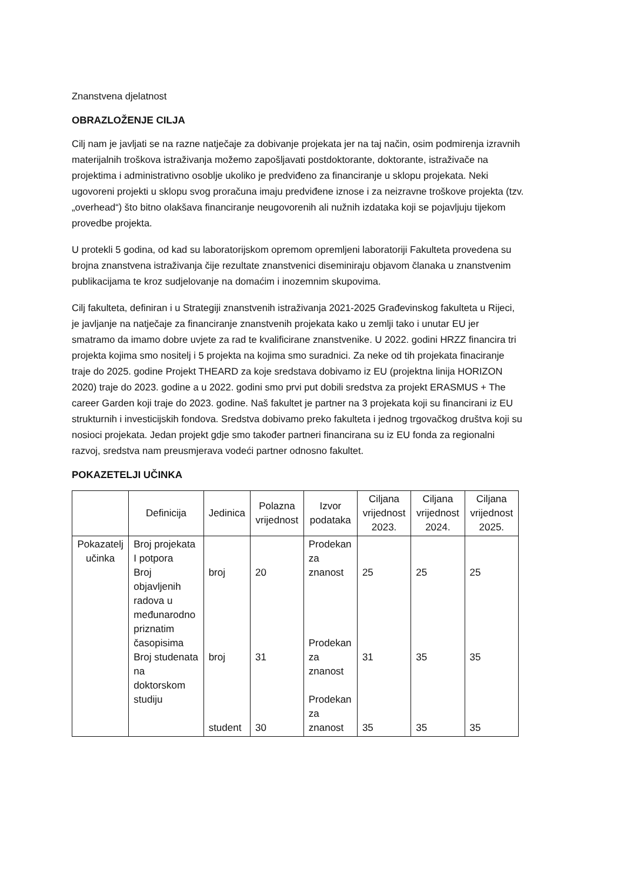Znanstvena djelatnost
OBRAZLOŽENJE CILJA
Cilj nam je javljati se na razne natječaje za dobivanje projekata jer na taj način, osim podmirenja izravnih materijalnih troškova istraživanja možemo zapošljavati postdoktorante, doktorante, istraživače na projektima i administrativno osoblje ukoliko je predviđeno za financiranje u sklopu projekata. Neki ugovoreni projekti u sklopu svog proračuna imaju predviđene iznose i za neizravne troškove projekta (tzv. „overhead“) što bitno olakšava financiranje neugovorenih ali nužnih izdataka koji se pojavljuju tijekom provedbe projekta.
U protekli 5 godina, od kad su laboratorijskom opremom opremljeni laboratoriji Fakulteta provedena su brojna znanstvena istraživanja čije rezultate znanstvenici diseminiraju objavom članaka u znanstvenim publikacijama te kroz sudjelovanje na domaćim i inozemnim skupovima.
Cilj fakulteta, definiran i u Strategiji znanstvenih istraživanja 2021-2025 Građevinskog fakulteta u Rijeci, je javljanje na natječaje za financiranje znanstvenih projekata kako u zemlji tako i unutar EU jer smatramo da imamo dobre uvjete za rad te kvalificirane znanstvenike. U 2022. godini HRZZ financira tri projekta kojima smo nositelj i 5 projekta na kojima smo suradnici. Za neke od tih projekata finaciranje traje do 2025. godine Projekt THEARD za koje sredstava dobivamo iz EU (projektna linija HORIZON 2020) traje do 2023. godine a u 2022. godini smo prvi put dobili sredstva za projekt ERASMUS + The career Garden koji traje do 2023. godine. Naš fakultet je partner na 3 projekata koji su financirani iz EU strukturnih i investicijskih fondova. Sredstva dobivamo preko fakulteta i jednog trgovačkog društva koji su nosioci projekata. Jedan projekt gdje smo također partneri financirana su iz EU fonda za regionalni razvoj, sredstva nam preusmjerava vodeći partner odnosno fakultet.
POKAZETELJI UČINKA
| | Definicija | Jedinica | Polazna vrijednost | Izvor podataka | Ciljana vrijednost 2023. | Ciljana vrijednost 2024. | Ciljana vrijednost 2025. |
| --- | --- | --- | --- | --- | --- | --- | --- |
| Pokazatelj učinka | Broj projekata I potpora Broj objavljenih radova u međunarodno priznatim časopisima Broj studenata na doktorskom studiju | broj broj student | 20 31 30 | Prodekan za znanost Prodekan za znanost Prodekan za znanost | 25 31 35 | 25 35 35 | 25 35 35 |